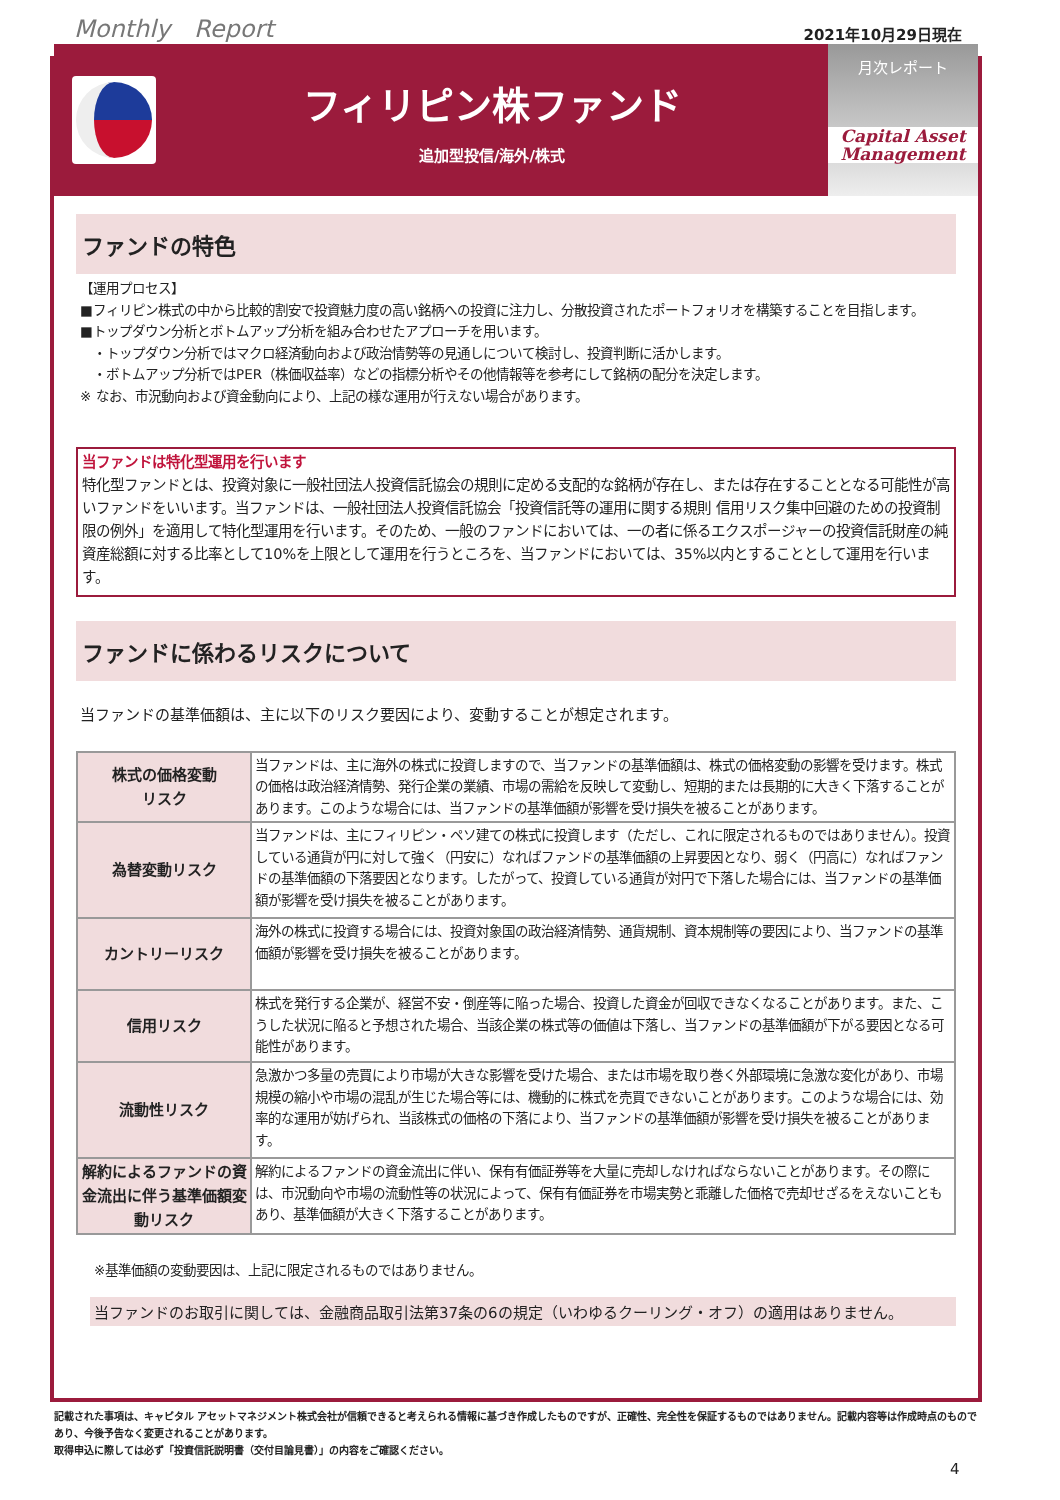Monthly　Report 2021年10月29日現在
フィリピン株ファンド
追加型投信/海外/株式
月次レポート
Capital Asset
Management
ファンドの特色
【運用プロセス】
■フィリピン株式の中から比較的割安で投資魅力度の高い銘柄への投資に注力し、分散投資されたポートフォリオを構築することを目指します。
■トップダウン分析とボトムアップ分析を組み合わせたアプローチを用います。
　・トップダウン分析ではマクロ経済動向および政治情勢等の見通しについて検討し、投資判断に活かします。
　・ボトムアップ分析ではPER（株価収益率）などの指標分析やその他情報等を参考にして銘柄の配分を決定します。
※ なお、市況動向および資金動向により、上記の様な運用が行えない場合があります。
当ファンドは特化型運用を行います
特化型ファンドとは、投資対象に一般社団法人投資信託協会の規則に定める支配的な銘柄が存在し、または存在することとなる可能性が高いファンドをいいます。当ファンドは、一般社団法人投資信託協会「投資信託等の運用に関する規則 信用リスク集中回避のための投資制限の例外」を適用して特化型運用を行います。そのため、一般のファンドにおいては、一の者に係るエクスポージャーの投資信託財産の純資産総額に対する比率として10%を上限として運用を行うところを、当ファンドにおいては、35%以内とすることとして運用を行います。
ファンドに係わるリスクについて
当ファンドの基準価額は、主に以下のリスク要因により、変動することが想定されます。
| 株式の価格変動 リスク | 当ファンドは、主に海外の株式に投資しますので、当ファンドの基準価額は、株式の価格変動の影響を受けます。株式の価格は政治経済情勢、発行企業の業績、市場の需給を反映して変動し、短期的または長期的に大きく下落することがあります。このような場合には、当ファンドの基準価額が影響を受け損失を被ることがあります。 |
| 為替変動リスク | 当ファンドは、主にフィリピン・ペソ建ての株式に投資します（ただし、これに限定されるものではありません）。投資している通貨が円に対して強く（円安に）なればファンドの基準価額の上昇要因となり、弱く（円高に）なればファンドの基準価額の下落要因となります。したがって、投資している通貨が対円で下落した場合には、当ファンドの基準価額が影響を受け損失を被ることがあります。 |
| カントリーリスク | 海外の株式に投資する場合には、投資対象国の政治経済情勢、通貨規制、資本規制等の要因により、当ファンドの基準価額が影響を受け損失を被ることがあります。 |
| 信用リスク | 株式を発行する企業が、経営不安・倒産等に陥った場合、投資した資金が回収できなくなることがあります。また、こうした状況に陥ると予想された場合、当該企業の株式等の価値は下落し、当ファンドの基準価額が下がる要因となる可能性があります。 |
| 流動性リスク | 急激かつ多量の売買により市場が大きな影響を受けた場合、または市場を取り巻く外部環境に急激な変化があり、市場規模の縮小や市場の混乱が生じた場合等には、機動的に株式を売買できないことがあります。このような場合には、効率的な運用が妨げられ、当該株式の価格の下落により、当ファンドの基準価額が影響を受け損失を被ることがあります。 |
| 解約によるファンドの資金流出に伴う基準価額変動リスク | 解約によるファンドの資金流出に伴い、保有有価証券等を大量に売却しなければならないことがあります。その際には、市況動向や市場の流動性等の状況によって、保有有価証券を市場実勢と乖離した価格で売却せざるをえないこともあり、基準価額が大きく下落することがあります。 |
※基準価額の変動要因は、上記に限定されるものではありません。
当ファンドのお取引に関しては、金融商品取引法第37条の6の規定（いわゆるクーリング・オフ）の適用はありません。
記載された事項は、キャピタル アセットマネジメント株式会社が信頼できると考えられる情報に基づき作成したものですが、正確性、完全性を保証するものではありません。記載内容等は作成時点のものであり、今後予告なく変更されることがあります。
取得申込に際しては必ず「投資信託説明書（交付目論見書）」の内容をご確認ください。
4